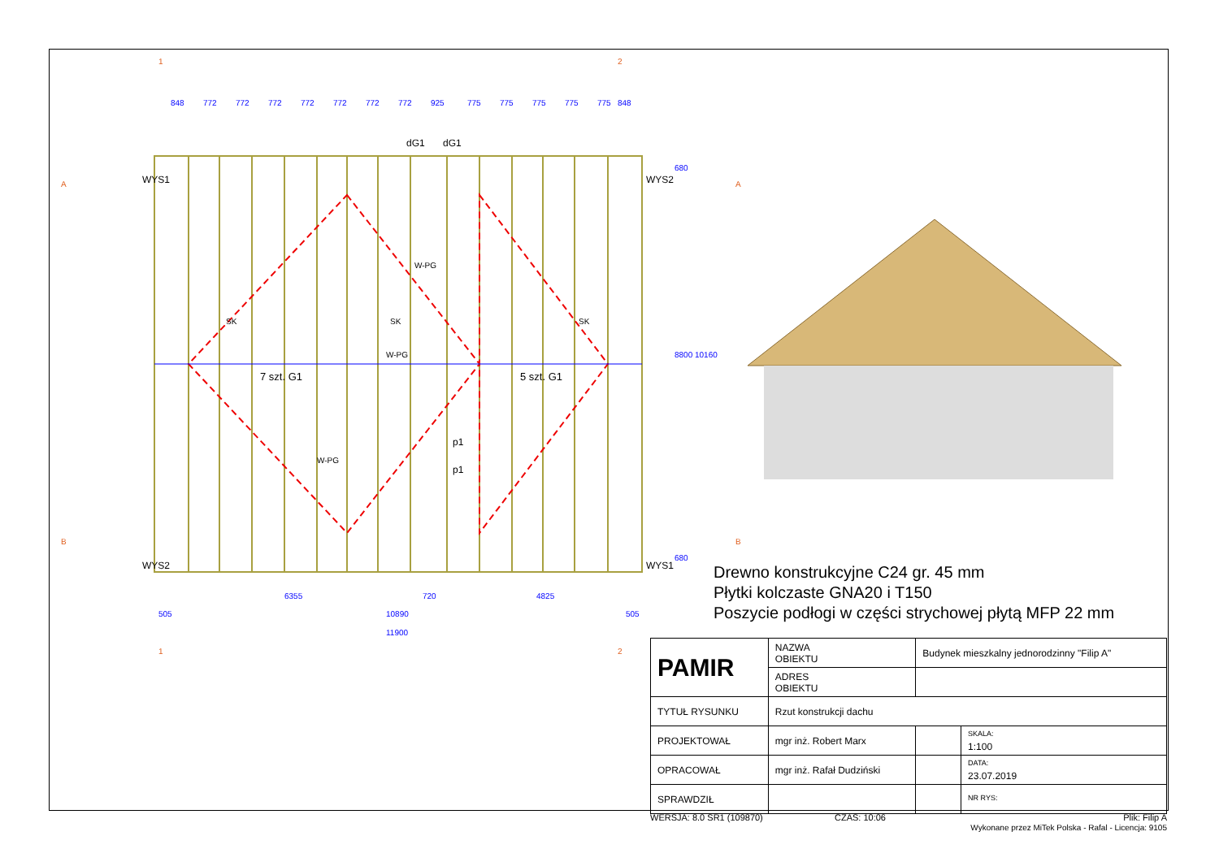7 szt. G1
5 szt. G1
SK
SK
SK
W-PG
W-PG
W-PG
p1
p1
848
772
772
772
772
772
772
772
925
775
775
775
775
775
848
6355
720
4825
505
10890
505
11900
680
8800
10160
680
1
2
A
A
B
B
1
2
WYS1
WYS2
WYS2
WYS1
dG1
dG1
Drewno konstrukcyjne C24 gr. 45 mm
Płytki kolczaste GNA20 i T150
Poszycie podłogi w części strychowej płytą MFP 22 mm
| PAMIR | NAZWA OBIEKTU | Budynek mieszkalny jednorodzinny "Filip A" | | |
| | ADRES OBIEKTU | | | |
| TYTUŁ RYSUNKU | Rzut konstrukcji dachu | | | |
| PROJEKTOWAŁ | mgr inż. Robert Marx | | | SKALA: 1:100 |
| OPRACOWAŁ | mgr inż. Rafał Dudziński | | | DATA: 23.07.2019 |
| SPRAWDZIŁ | | | | NR RYS: |
WERSJA: 8.0 SR1 (109870) CZAS: 10:06
Plik: Filip A
Wykonane przez MiTek Polska - Rafal - Licencja: 9105